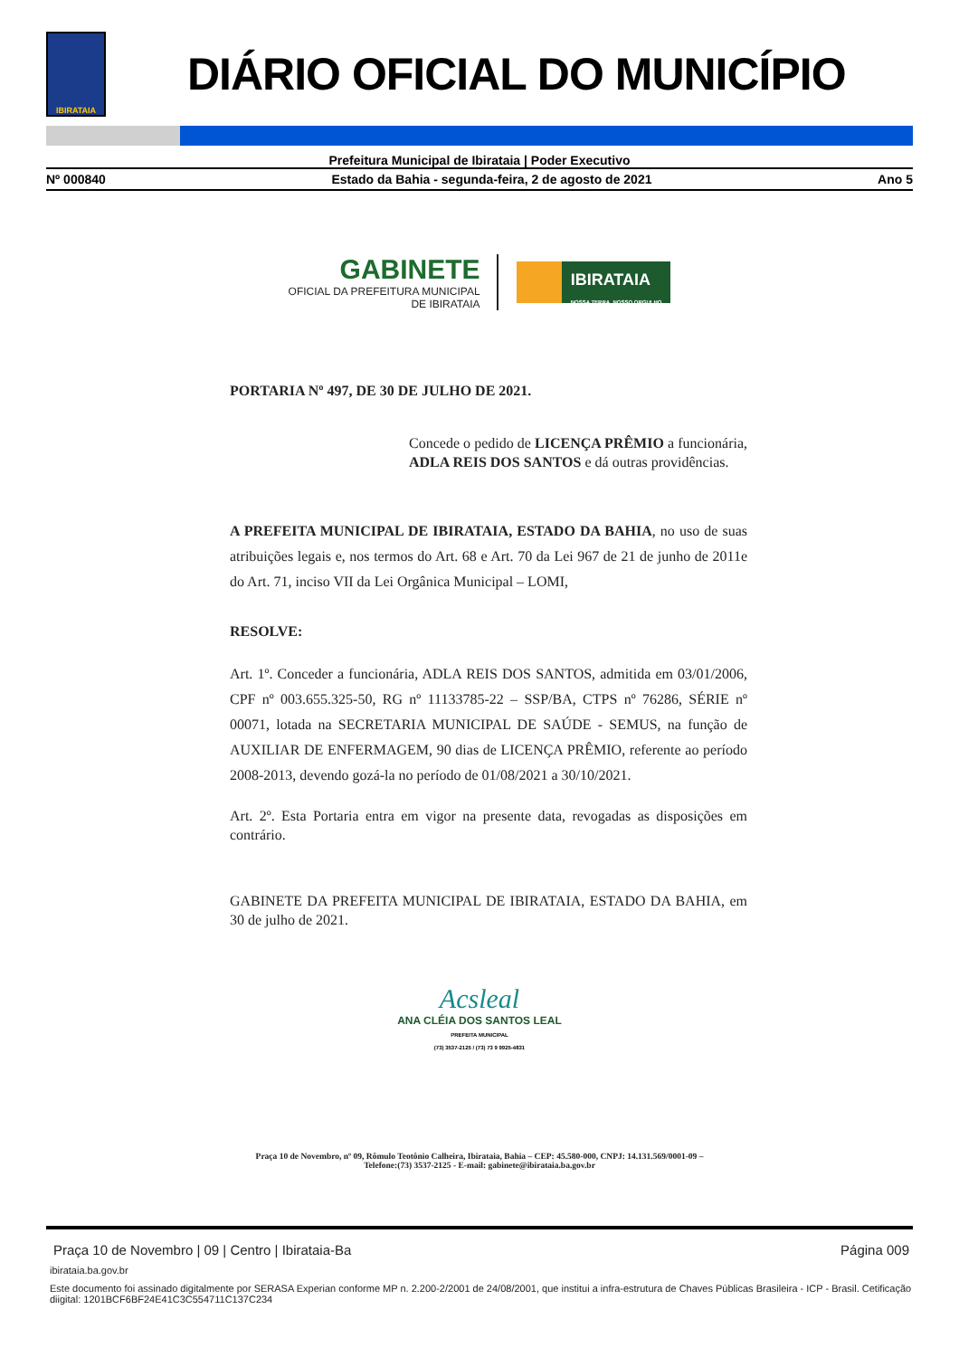IBIRATAIA
DIÁRIO OFICIAL DO MUNICÍPIO
Prefeitura Municipal de Ibirataia | Poder Executivo
Nº 000840 Estado da Bahia - segunda-feira, 2 de agosto de 2021 Ano 5
GABINETE
OFICIAL DA PREFEITURA MUNICIPAL
DE IBIRATAIA
IBIRATAIA
NOSSA TERRA, NOSSO ORGULHO
PORTARIA Nº 497, DE 30 DE JULHO DE 2021.
Concede o pedido de LICENÇA PRÊMIO a funcionária, ADLA REIS DOS SANTOS e dá outras providências.
A PREFEITA MUNICIPAL DE IBIRATAIA, ESTADO DA BAHIA, no uso de suas atribuições legais e, nos termos do Art. 68 e Art. 70 da Lei 967 de 21 de junho de 2011e do Art. 71, inciso VII da Lei Orgânica Municipal – LOMI,
RESOLVE:
Art. 1º. Conceder a funcionária, ADLA REIS DOS SANTOS, admitida em 03/01/2006, CPF nº 003.655.325-50, RG nº 11133785-22 – SSP/BA, CTPS nº 76286, SÉRIE nº 00071, lotada na SECRETARIA MUNICIPAL DE SAÚDE - SEMUS, na função de AUXILIAR DE ENFERMAGEM, 90 dias de LICENÇA PRÊMIO, referente ao período 2008-2013, devendo gozá-la no período de 01/08/2021 a 30/10/2021.
Art. 2º. Esta Portaria entra em vigor na presente data, revogadas as disposições em contrário.
GABINETE DA PREFEITA MUNICIPAL DE IBIRATAIA, ESTADO DA BAHIA, em 30 de julho de 2021.
Acsleal
ANA CLÉIA DOS SANTOS LEAL
PREFEITA MUNICIPAL
(73) 3537-2125 / (73) 73 9 9925-4831
Praça 10 de Novembro, nº 09, Rômulo Teotônio Calheira, Ibirataia, Bahia – CEP: 45.580-000, CNPJ: 14.131.569/0001-09 –
Telefone:(73) 3537-2125 - E-mail: gabinete@ibirataia.ba.gov.br
Praça 10 de Novembro | 09 | Centro | Ibirataia-Ba Página 009
ibirataia.ba.gov.br
Este documento foi assinado digitalmente por SERASA Experian conforme MP n. 2.200-2/2001 de 24/08/2001, que institui a infra-estrutura de Chaves Públicas Brasileira - ICP - Brasil. Cetificação diigital: 1201BCF6BF24E41C3C554711C137C234